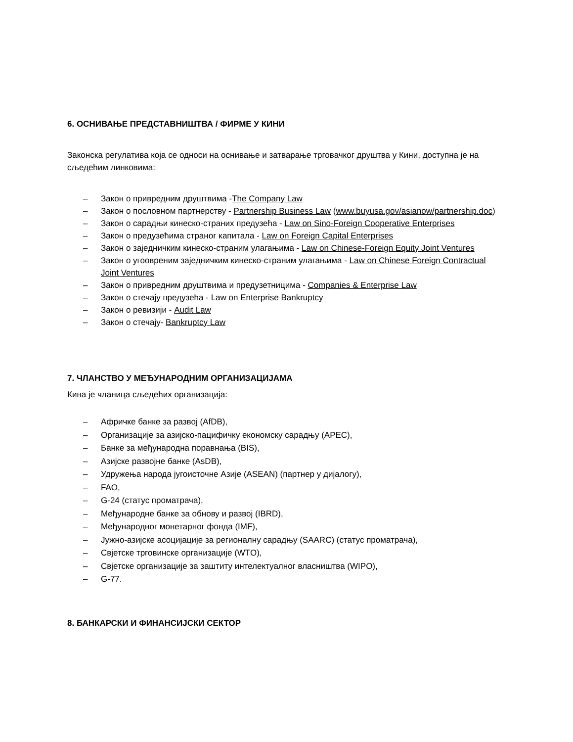6. ОСНИВАЊЕ ПРЕДСТАВНИШТВА / ФИРМЕ У КИНИ
Законска регулатива која се односи на оснивање и затварање трговачког друштва у Кини, доступна је на сљедећим линковима:
– Закон о привредним друштвима -The Company Law
– Закон о пословном партнерству - Partnership Business Law (www.buyusa.gov/asianow/partnership.doc)
– Закон о сарадњи кинеско-страних предузећа - Law on Sino-Foreign Cooperative Enterprises
– Закон о предузећима страног капитала - Law on Foreign Capital Enterprises
– Закон о заједничким кинеско-страним улагањима - Law on Chinese-Foreign Equity Joint Ventures
– Закон о угоовреним заједничким кинеско-страним улагањима - Law on Chinese Foreign Contractual Joint Ventures
– Закон о привредним друштвима и предузетницима - Companies & Enterprise Law
– Закон о стечају предузећа - Law on Enterprise Bankruptcy
– Закон о ревизији - Audit Law
– Закон о стечају- Bankruptcy Law
7. ЧЛАНСТВО У МЕЂУНАРОДНИМ ОРГАНИЗАЦИЈАМА
Кина је чланица сљедећих организација:
– Афричке банке за развој (AfDB),
– Организације за азијско-пацифичку економску сарадњу (APEC),
– Банке за међународна поравнања (BIS),
– Азијске развојне банке (AsDB),
– Удружења народа југоисточне Азије (ASEAN) (партнер у дијалогу),
– FAO,
– G-24 (статус проматрача),
– Међународне банке за обнову и развој (IBRD),
– Међународног монетарног фонда (IMF),
– Јужно-азијске асоцијације за регионалну сарадњу (SAARC) (статус проматрача),
– Свјетске трговинске организације (WTO),
– Свјетске организације за заштиту интелектуалног власништва (WIPO),
– G-77.
8. БАНКАРСКИ И ФИНАНСИЈСКИ СЕКТОР